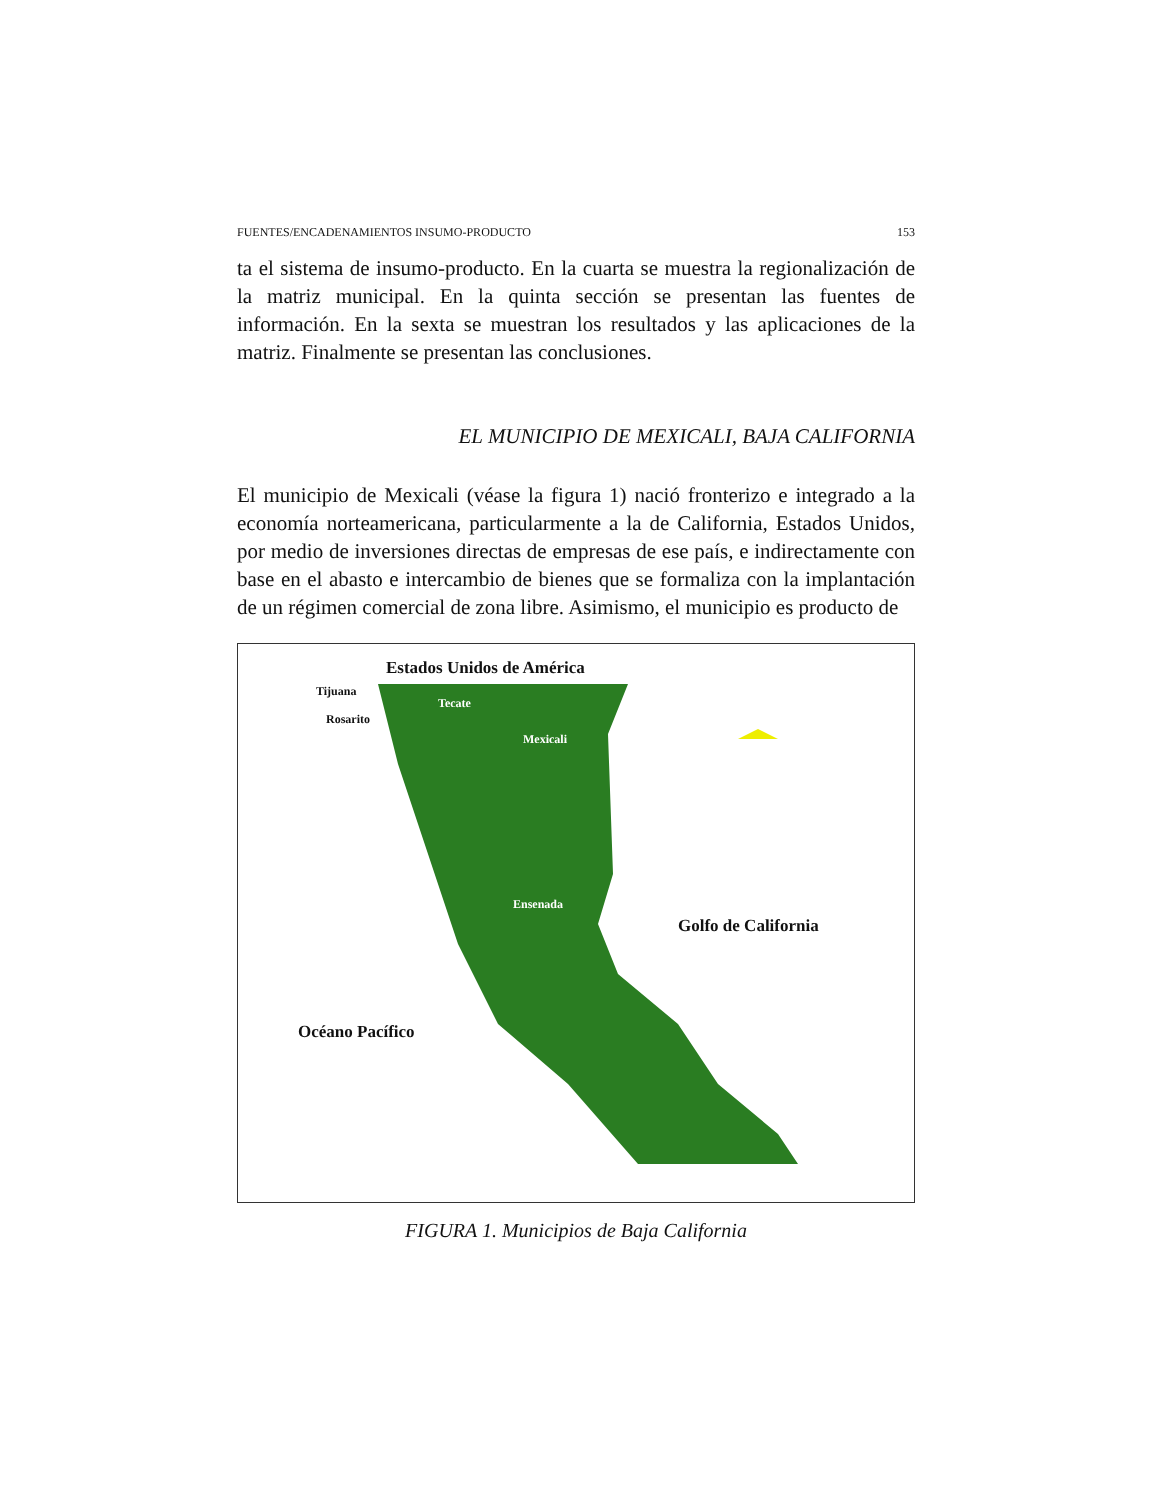FUENTES/ENCADENAMIENTOS INSUMO-PRODUCTO 153
ta el sistema de insumo-producto. En la cuarta se muestra la regionalización de la matriz municipal. En la quinta sección se presentan las fuentes de información. En la sexta se muestran los resultados y las aplicaciones de la matriz. Finalmente se presentan las conclusiones.
EL MUNICIPIO DE MEXICALI, BAJA CALIFORNIA
El municipio de Mexicali (véase la figura 1) nació fronterizo e integrado a la economía norteamericana, particularmente a la de California, Estados Unidos, por medio de inversiones directas de empresas de ese país, e indirectamente con base en el abasto e intercambio de bienes que se formaliza con la implantación de un régimen comercial de zona libre. Asimismo, el municipio es producto de
Estados Unidos de América
Tijuana
Tecate
Rosarito
Mexicali
Ensenada
Golfo de California
Océano Pacífico
FIGURA 1. Municipios de Baja California